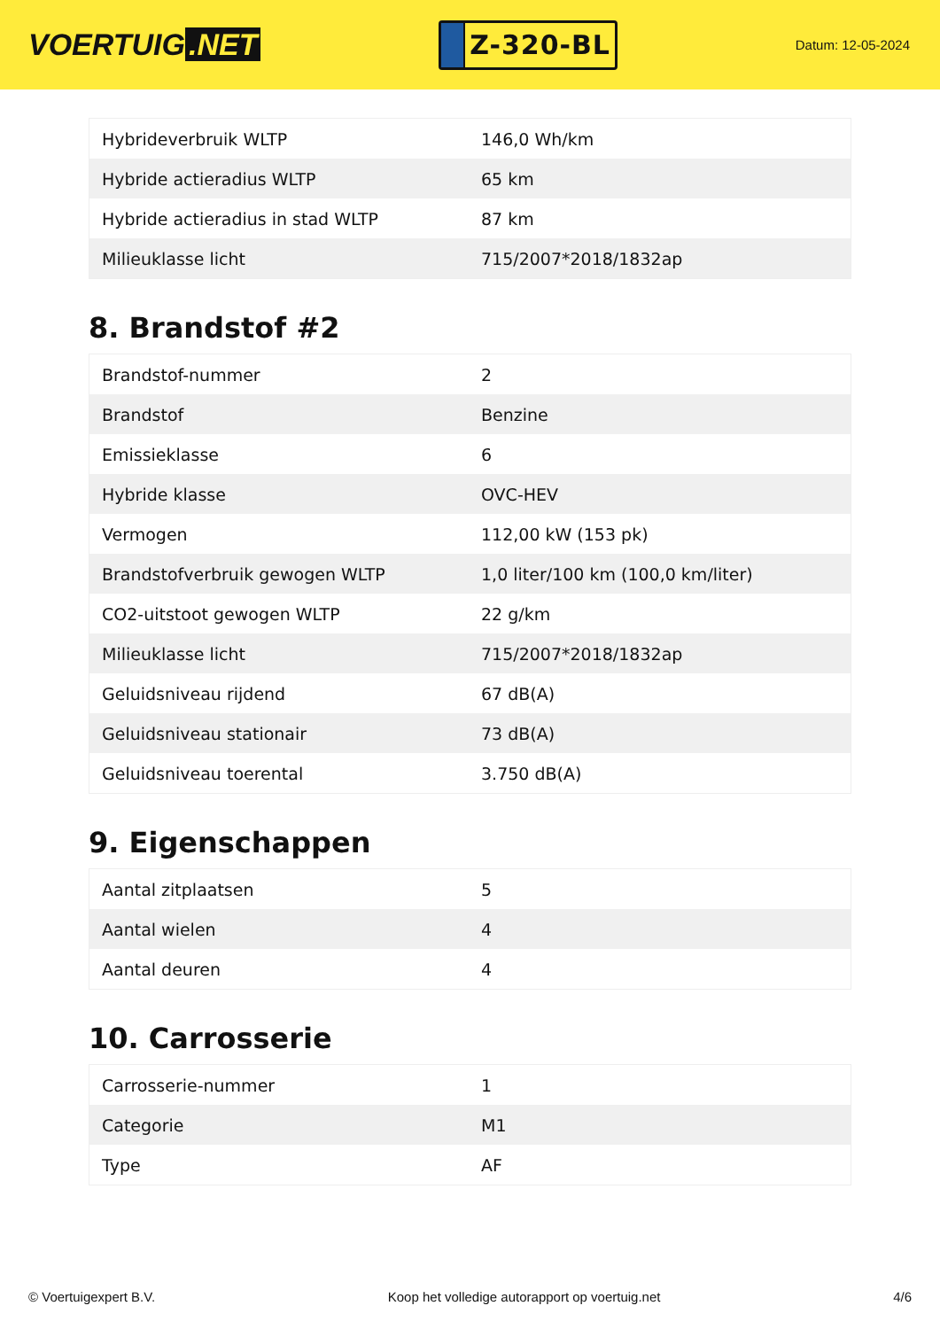VOERTUIG.NET
Z-320-BL
Datum: 12-05-2024
| Hybrideverbruik WLTP | 146,0 Wh/km |
| Hybride actieradius WLTP | 65 km |
| Hybride actieradius in stad WLTP | 87 km |
| Milieuklasse licht | 715/2007*2018/1832ap |
8. Brandstof #2
| Brandstof-nummer | 2 |
| Brandstof | Benzine |
| Emissieklasse | 6 |
| Hybride klasse | OVC-HEV |
| Vermogen | 112,00 kW (153 pk) |
| Brandstofverbruik gewogen WLTP | 1,0 liter/100 km (100,0 km/liter) |
| CO2-uitstoot gewogen WLTP | 22 g/km |
| Milieuklasse licht | 715/2007*2018/1832ap |
| Geluidsniveau rijdend | 67 dB(A) |
| Geluidsniveau stationair | 73 dB(A) |
| Geluidsniveau toerental | 3.750 dB(A) |
9. Eigenschappen
| Aantal zitplaatsen | 5 |
| Aantal wielen | 4 |
| Aantal deuren | 4 |
10. Carrosserie
| Carrosserie-nummer | 1 |
| Categorie | M1 |
| Type | AF |
© Voertuigexpert B.V. Koop het volledige autorapport op voertuig.net 4/6